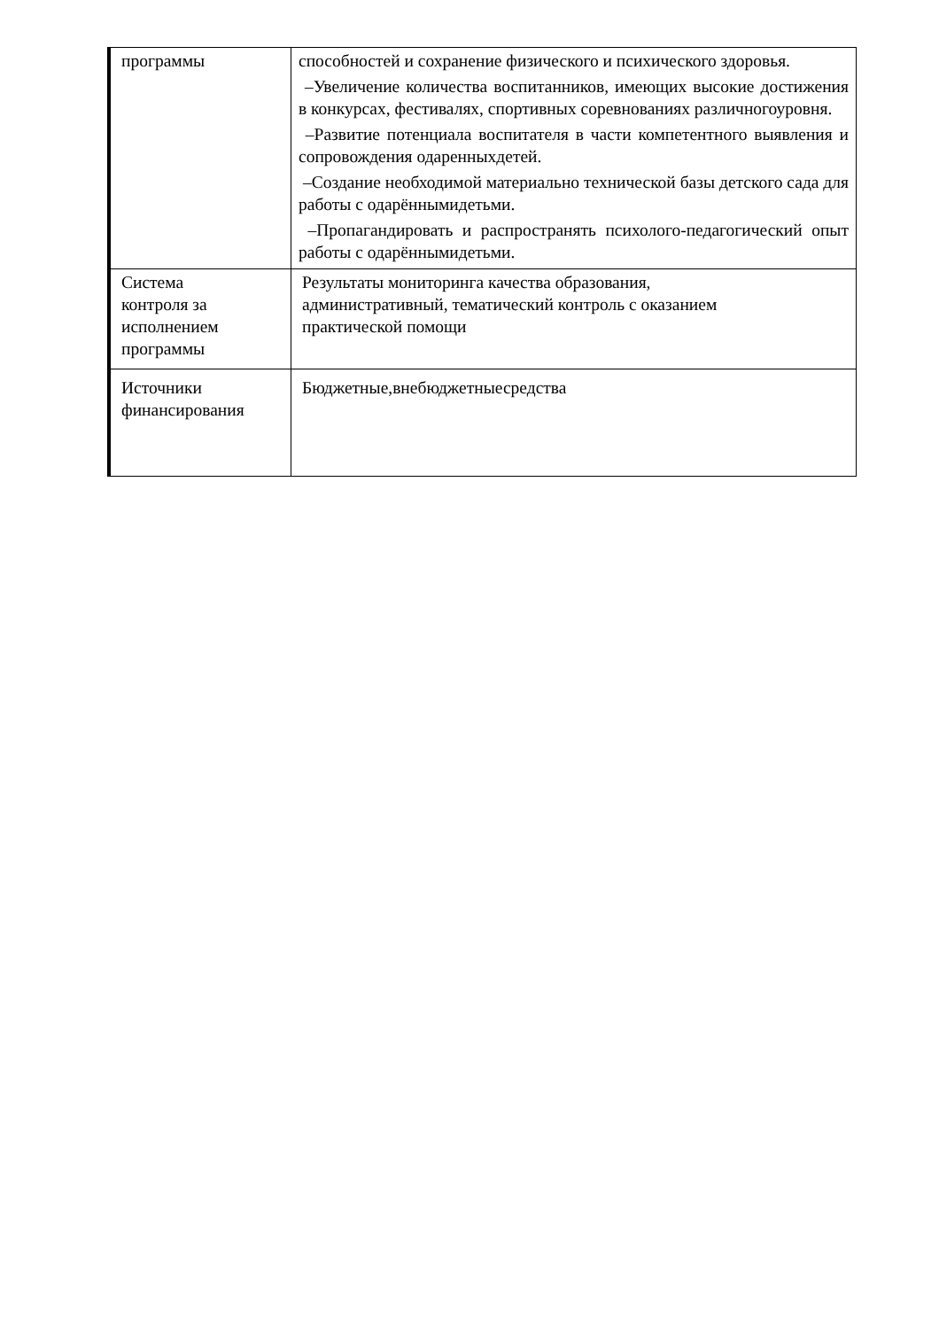| программы | способностей и сохранение физического и психического здоровья. –Увеличение количества воспитанников, имеющих высокие достижения в конкурсах, фестивалях, спортивных соревнованиях различногоуровня. –Развитие потенциала воспитателя в части компетентного выявления и сопровождения одаренныхдетей. –Создание необходимой материально технической базы детского сада для работы с одарённымидетьми. –Пропагандировать и распространять психолого-педагогический опыт работы с одарённымидетьми. |
| Система контроля за исполнением программы | Результаты мониторинга качества образования, административный, тематический контроль с оказанием практической помощи |
| Источники финансирования | Бюджетные,внебюджетныесредства |